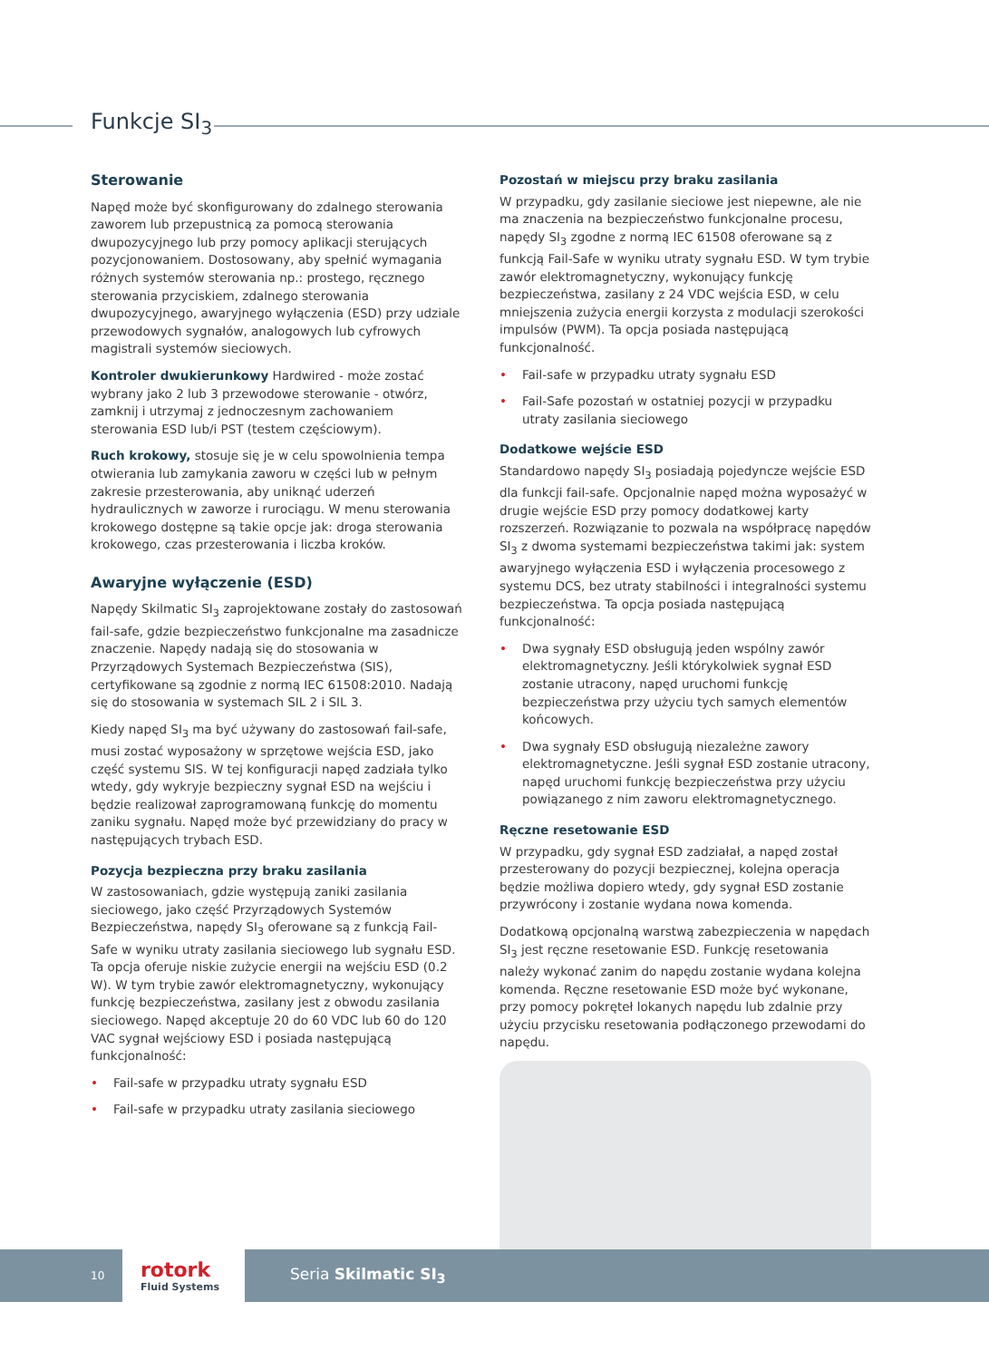Funkcje SI<sub>3</sub>
Sterowanie
Napęd może być skonfigurowany do zdalnego sterowania zaworem lub przepustnicą za pomocą sterowania dwupozycyjnego lub przy pomocy aplikacji sterujących pozycjonowaniem. Dostosowany, aby spełnić wymagania różnych systemów sterowania np.: prostego, ręcznego sterowania przyciskiem, zdalnego sterowania dwupozycyjnego, awaryjnego wyłączenia (ESD) przy udziale przewodowych sygnałów, analogowych lub cyfrowych magistrali systemów sieciowych.
Kontroler dwukierunkowy Hardwired - może zostać wybrany jako 2 lub 3 przewodowe sterowanie - otwórz, zamknij i utrzymaj z jednoczesnym zachowaniem sterowania ESD lub/i PST (testem częściowym).
Ruch krokowy, stosuje się je w celu spowolnienia tempa otwierania lub zamykania zaworu w części lub w pełnym zakresie przesterowania, aby uniknąć uderzeń hydraulicznych w zaworze i rurociągu. W menu sterowania krokowego dostępne są takie opcje jak: droga sterowania krokowego, czas przesterowania i liczba kroków.
Awaryjne wyłączenie (ESD)
Napędy Skilmatic SI<sub>3</sub> zaprojektowane zostały do zastosowań fail-safe, gdzie bezpieczeństwo funkcjonalne ma zasadnicze znaczenie. Napędy nadają się do stosowania w Przyrządowych Systemach Bezpieczeństwa (SIS), certyfikowane są zgodnie z normą IEC 61508:2010. Nadają się do stosowania w systemach SIL 2 i SIL 3.
Kiedy napęd SI<sub>3</sub> ma być używany do zastosowań fail-safe, musi zostać wyposażony w sprzętowe wejścia ESD, jako część systemu SIS. W tej konfiguracji napęd zadziała tylko wtedy, gdy wykryje bezpieczny sygnał ESD na wejściu i będzie realizował zaprogramowaną funkcję do momentu zaniku sygnału. Napęd może być przewidziany do pracy w następujących trybach ESD.
Pozycja bezpieczna przy braku zasilania
W zastosowaniach, gdzie występują zaniki zasilania sieciowego, jako część Przyrządowych Systemów Bezpieczeństwa, napędy SI<sub>3</sub> oferowane są z funkcją Fail-Safe w wyniku utraty zasilania sieciowego lub sygnału ESD. Ta opcja oferuje niskie zużycie energii na wejściu ESD (0.2 W). W tym trybie zawór elektromagnetyczny, wykonujący funkcję bezpieczeństwa, zasilany jest z obwodu zasilania sieciowego. Napęd akceptuje 20 do 60 VDC lub 60 do 120 VAC sygnał wejściowy ESD i posiada następującą funkcjonalność:
• Fail-safe w przypadku utraty sygnału ESD
• Fail-safe w przypadku utraty zasilania sieciowego
Pozostań w miejscu przy braku zasilania
W przypadku, gdy zasilanie sieciowe jest niepewne, ale nie ma znaczenia na bezpieczeństwo funkcjonalne procesu, napędy SI<sub>3</sub> zgodne z normą IEC 61508 oferowane są z funkcją Fail-Safe w wyniku utraty sygnału ESD. W tym trybie zawór elektromagnetyczny, wykonujący funkcję bezpieczeństwa, zasilany z 24 VDC wejścia ESD, w celu mniejszenia zużycia energii korzysta z modulacji szerokości impulsów (PWM). Ta opcja posiada następującą funkcjonalność.
• Fail-safe w przypadku utraty sygnału ESD
• Fail-Safe pozostań w ostatniej pozycji w przypadku utraty zasilania sieciowego
Dodatkowe wejście ESD
Standardowo napędy SI<sub>3</sub> posiadają pojedyncze wejście ESD dla funkcji fail-safe. Opcjonalnie napęd można wyposażyć w drugie wejście ESD przy pomocy dodatkowej karty rozszerzeń. Rozwiązanie to pozwala na współpracę napędów SI<sub>3</sub> z dwoma systemami bezpieczeństwa takimi jak: system awaryjnego wyłączenia ESD i wyłączenia procesowego z systemu DCS, bez utraty stabilności i integralności systemu bezpieczeństwa. Ta opcja posiada następującą funkcjonalność:
• Dwa sygnały ESD obsługują jeden wspólny zawór elektromagnetyczny. Jeśli którykolwiek sygnał ESD zostanie utracony, napęd uruchomi funkcję bezpieczeństwa przy użyciu tych samych elementów końcowych.
• Dwa sygnały ESD obsługują niezależne zawory elektromagnetyczne. Jeśli sygnał ESD zostanie utracony, napęd uruchomi funkcję bezpieczeństwa przy użyciu powiązanego z nim zaworu elektromagnetycznego.
Ręczne resetowanie ESD
W przypadku, gdy sygnał ESD zadziałał, a napęd został przesterowany do pozycji bezpiecznej, kolejna operacja będzie możliwa dopiero wtedy, gdy sygnał ESD zostanie przywrócony i zostanie wydana nowa komenda.
Dodatkową opcjonalną warstwą zabezpieczenia w napędach SI<sub>3</sub> jest ręczne resetowanie ESD. Funkcję resetowania należy wykonać zanim do napędu zostanie wydana kolejna komenda. Ręczne resetowanie ESD może być wykonane, przy pomocy pokręteł lokanych napędu lub zdalnie przy użyciu przycisku resetowania podłączonego przewodami do napędu.
10
rotork
Fluid Systems
Seria Skilmatic SI<sub>3</sub>